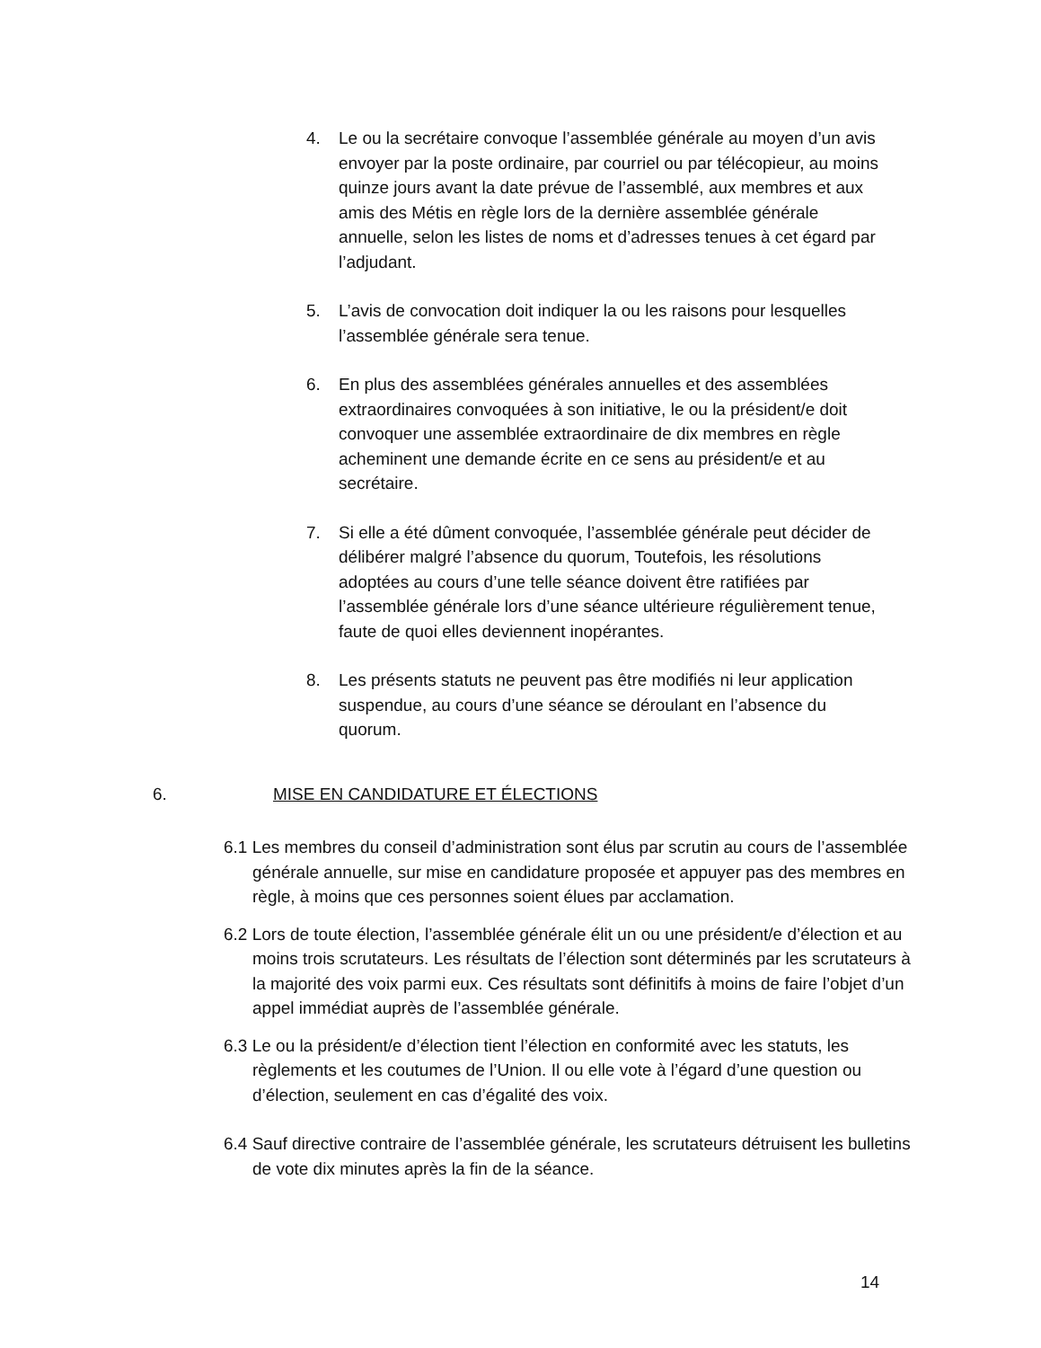4. Le ou la secrétaire convoque l’assemblée générale au moyen d’un avis envoyer par la poste ordinaire, par courriel ou par télécopieur, au moins quinze jours avant la date prévue de l’assemblé, aux membres et aux amis des Métis en règle lors de la dernière assemblée générale annuelle, selon les listes de noms et d’adresses tenues à cet égard par l’adjudant.
5. L’avis de convocation doit indiquer la ou les raisons pour lesquelles l’assemblée générale sera tenue.
6. En plus des assemblées générales annuelles et des assemblées extraordinaires convoquées à son initiative, le ou la président/e doit convoquer une assemblée extraordinaire de dix membres en règle acheminent une demande écrite en ce sens au président/e et au secrétaire.
7. Si elle a été dûment convoquée, l’assemblée générale peut décider de délibérer malgré l’absence du quorum, Toutefois, les résolutions adoptées au cours d’une telle séance doivent être ratifiées par l’assemblée générale lors d’une séance ultérieure régulièrement tenue, faute de quoi elles deviennent inopérantes.
8. Les présents statuts ne peuvent pas être modifiés ni leur application suspendue, au cours d’une séance se déroulant en l’absence du quorum.
6. MISE EN CANDIDATURE ET ÉLECTIONS
6.1 Les membres du conseil d’administration sont élus par scrutin au cours de l’assemblée générale annuelle, sur mise en candidature proposée et appuyer pas des membres en règle, à moins que ces personnes soient élues par acclamation.
6.2 Lors de toute élection, l’assemblée générale élit un ou une président/e d’élection et au moins trois scrutateurs. Les résultats de l’élection sont déterminés par les scrutateurs à la majorité des voix parmi eux. Ces résultats sont définitifs à moins de faire l’objet d’un appel immédiat auprès de l’assemblée générale.
6.3 Le ou la président/e d’élection tient l’élection en conformité avec les statuts, les règlements et les coutumes de l’Union. Il ou elle vote à l’égard d’une question ou d’élection, seulement en cas d’égalité des voix.
6.4 Sauf directive contraire de l’assemblée générale, les scrutateurs détruisent les bulletins de vote dix minutes après la fin de la séance.
14